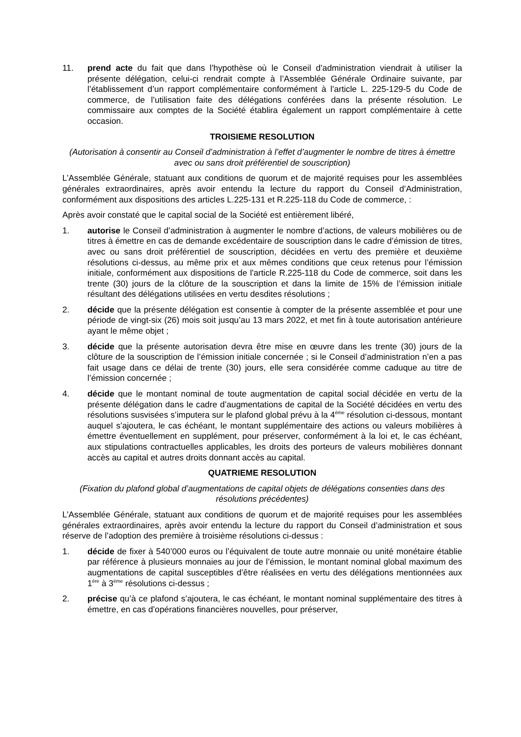11. prend acte du fait que dans l’hypothèse où le Conseil d’administration viendrait à utiliser la présente délégation, celui-ci rendrait compte à l’Assemblée Générale Ordinaire suivante, par l’établissement d’un rapport complémentaire conformément à l’article L. 225-129-5 du Code de commerce, de l’utilisation faite des délégations conférées dans la présente résolution. Le commissaire aux comptes de la Société établira également un rapport complémentaire à cette occasion.
TROISIEME RESOLUTION
(Autorisation à consentir au Conseil d’administration à l’effet d’augmenter le nombre de titres à émettre avec ou sans droit préférentiel de souscription)
L’Assemblée Générale, statuant aux conditions de quorum et de majorité requises pour les assemblées générales extraordinaires, après avoir entendu la lecture du rapport du Conseil d’Administration, conformément aux dispositions des articles L.225-131 et R.225-118 du Code de commerce, :
Après avoir constaté que le capital social de la Société est entièrement libéré,
1. autorise le Conseil d’administration à augmenter le nombre d’actions, de valeurs mobilières ou de titres à émettre en cas de demande excédentaire de souscription dans le cadre d’émission de titres, avec ou sans droit préférentiel de souscription, décidées en vertu des première et deuxième résolutions ci-dessus, au même prix et aux mêmes conditions que ceux retenus pour l’émission initiale, conformément aux dispositions de l'article R.225-118 du Code de commerce, soit dans les trente (30) jours de la clôture de la souscription et dans la limite de 15% de l’émission initiale résultant des délégations utilisées en vertu desdites résolutions ;
2. décide que la présente délégation est consentie à compter de la présente assemblée et pour une période de vingt-six (26) mois soit jusqu’au 13 mars 2022, et met fin à toute autorisation antérieure ayant le même objet ;
3. décide que la présente autorisation devra être mise en œuvre dans les trente (30) jours de la clôture de la souscription de l’émission initiale concernée ; si le Conseil d’administration n’en a pas fait usage dans ce délai de trente (30) jours, elle sera considérée comme caduque au titre de l’émission concernée ;
4. décide que le montant nominal de toute augmentation de capital social décidée en vertu de la présente délégation dans le cadre d’augmentations de capital de la Société décidées en vertu des résolutions susvisées s’imputera sur le plafond global prévu à la 4<sup>ème</sup> résolution ci-dessous, montant auquel s’ajoutera, le cas échéant, le montant supplémentaire des actions ou valeurs mobilières à émettre éventuellement en supplément, pour préserver, conformément à la loi et, le cas échéant, aux stipulations contractuelles applicables, les droits des porteurs de valeurs mobilières donnant accès au capital et autres droits donnant accès au capital.
QUATRIEME RESOLUTION
(Fixation du plafond global d’augmentations de capital objets de délégations consenties dans des résolutions précédentes)
L’Assemblée Générale, statuant aux conditions de quorum et de majorité requises pour les assemblées générales extraordinaires, après avoir entendu la lecture du rapport du Conseil d’administration et sous réserve de l’adoption des première à troisième résolutions ci-dessus :
1. décide de fixer à 540’000 euros ou l’équivalent de toute autre monnaie ou unité monétaire établie par référence à plusieurs monnaies au jour de l’émission, le montant nominal global maximum des augmentations de capital susceptibles d’être réalisées en vertu des délégations mentionnées aux 1<sup>ère</sup> à 3<sup>ème</sup> résolutions ci-dessus ;
2. précise qu’à ce plafond s’ajoutera, le cas échéant, le montant nominal supplémentaire des titres à émettre, en cas d’opérations financières nouvelles, pour préserver,